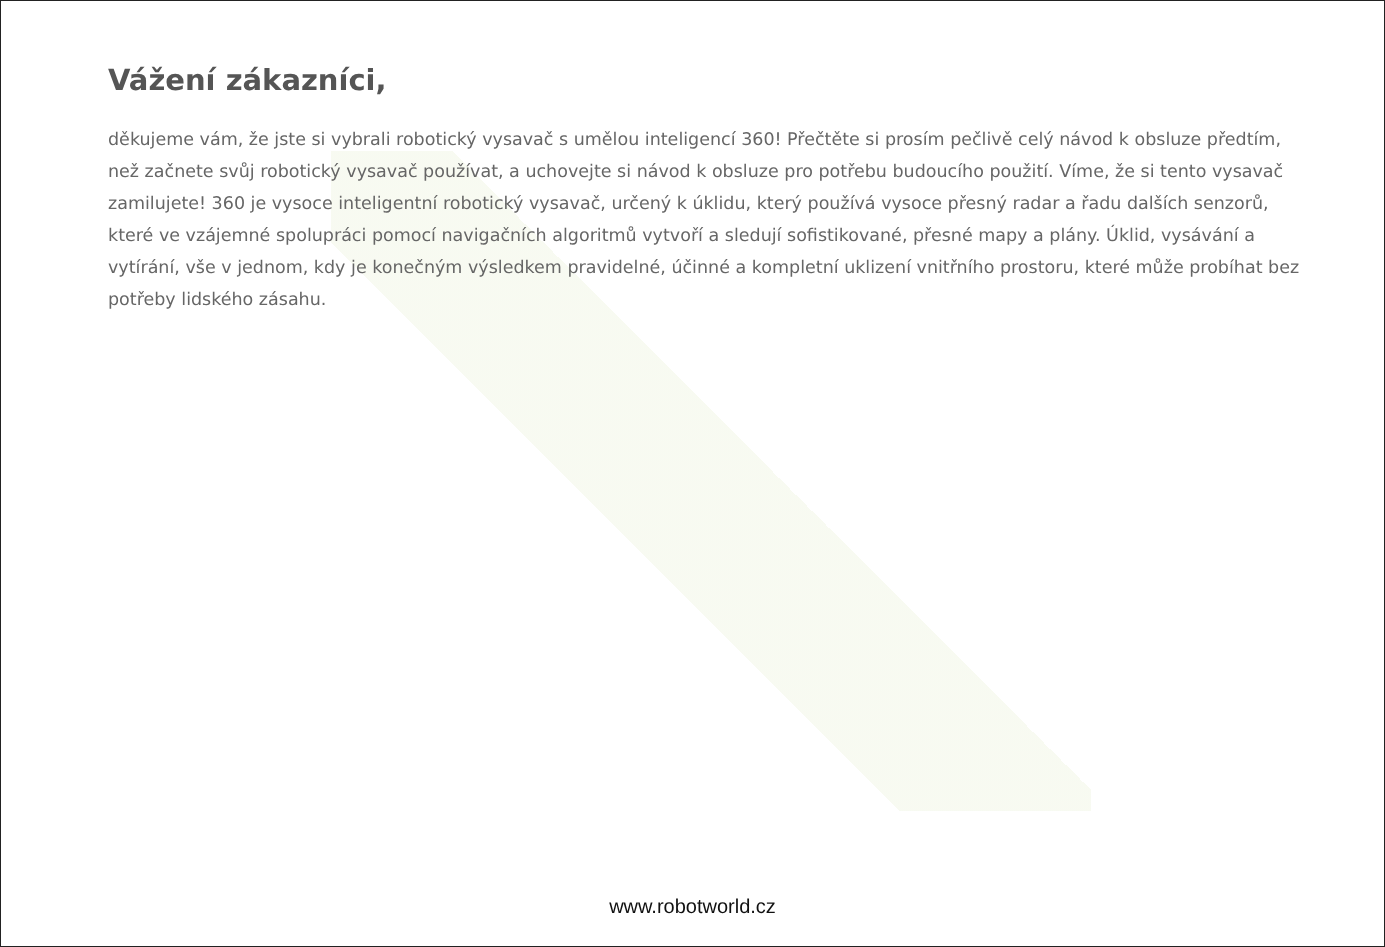Vážení zákazníci,
děkujeme vám, že jste si vybrali robotický vysavač s umělou inteligencí 360! Přečtěte si prosím pečlivě celý návod k obsluze předtím, než začnete svůj robotický vysavač používat, a uchovejte si návod k obsluze pro potřebu budoucího použití. Víme, že si tento vysavač zamilujete! 360 je vysoce inteligentní robotický vysavač, určený k úklidu, který používá vysoce přesný radar a řadu dalších senzorů, které ve vzájemné spolupráci pomocí navigačních algoritmů vytvoří a sledují sofistikované, přesné mapy a plány. Úklid, vysávání a vytírání, vše v jednom, kdy je konečným výsledkem pravidelné, účinné a kompletní uklizení vnitřního prostoru, které může probíhat bez potřeby lidského zásahu.
www.robotworld.cz